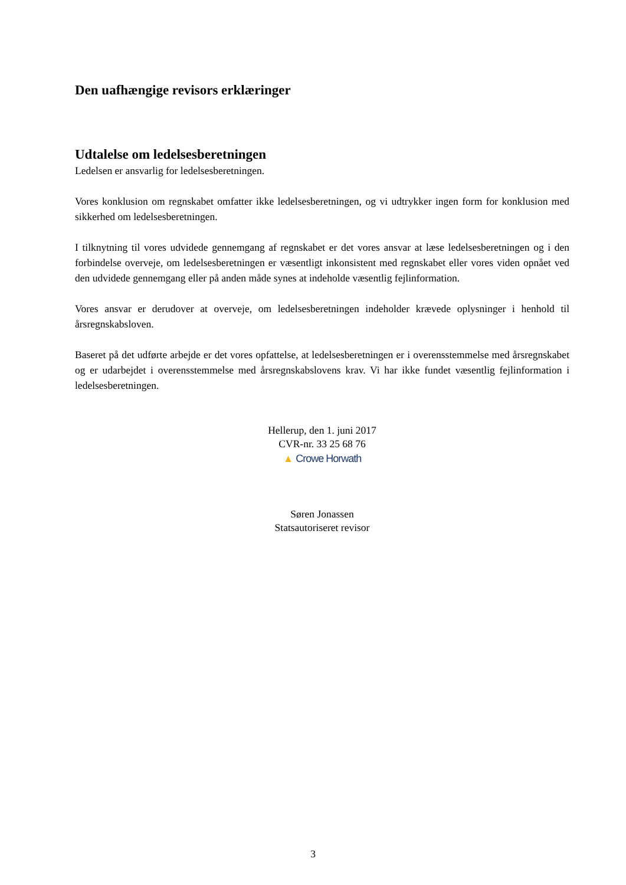Den uafhængige revisors erklæringer
Udtalelse om ledelsesberetningen
Ledelsen er ansvarlig for ledelsesberetningen.
Vores konklusion om regnskabet omfatter ikke ledelsesberetningen, og vi udtrykker ingen form for konklusion med sikkerhed om ledelsesberetningen.
I tilknytning til vores udvidede gennemgang af regnskabet er det vores ansvar at læse ledelsesberetningen og i den forbindelse overveje, om ledelsesberetningen er væsentligt inkonsistent med regnskabet eller vores viden opnået ved den udvidede gennemgang eller på anden måde synes at indeholde væsentlig fejlinformation.
Vores ansvar er derudover at overveje, om ledelsesberetningen indeholder krævede oplysninger i henhold til årsregnskabsloven.
Baseret på det udførte arbejde er det vores opfattelse, at ledelsesberetningen er i overensstemmelse med årsregnskabet og er udarbejdet i overensstemmelse med årsregnskabslovens krav. Vi har ikke fundet væsentlig fejlinformation i ledelsesberetningen.
Hellerup, den 1. juni 2017
CVR-nr. 33 25 68 76
▲ Crowe Horwath
Søren Jonassen
Statsautoriseret revisor
3